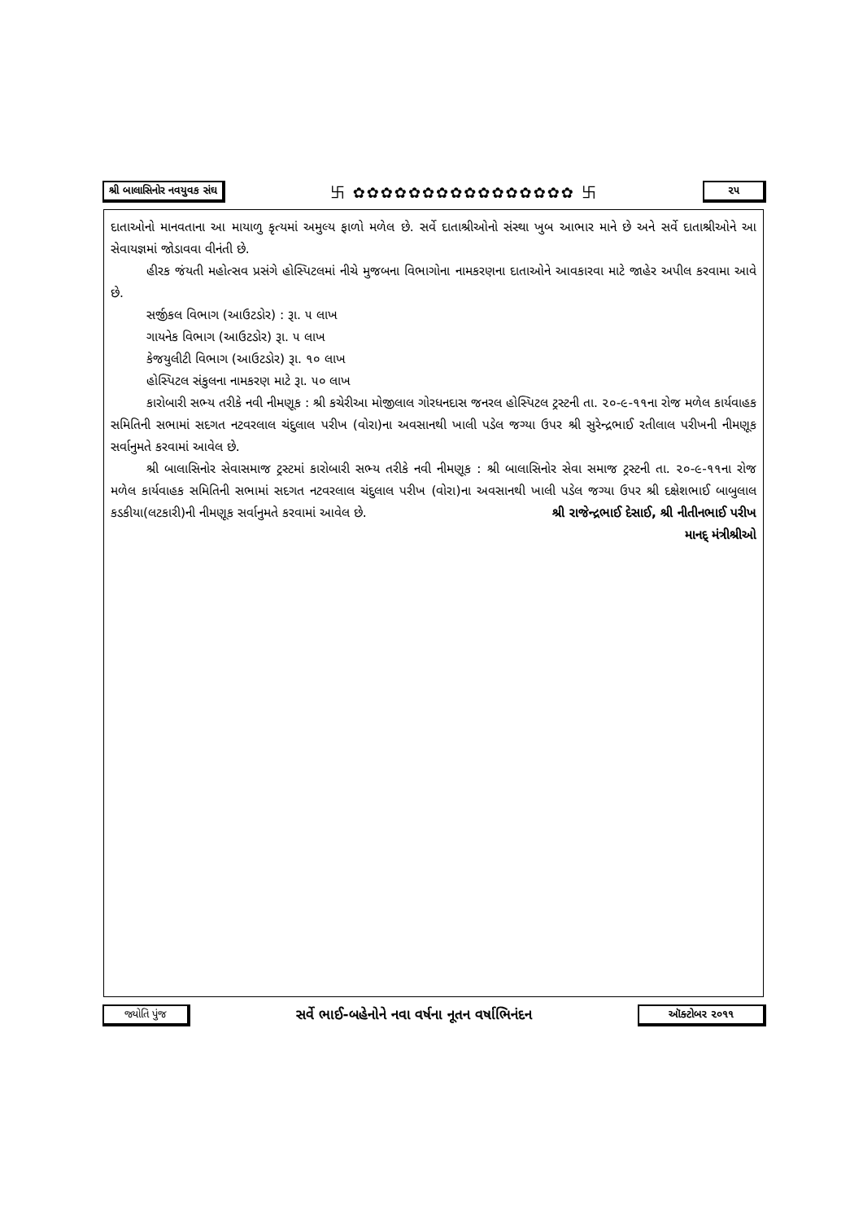શ્રી બાલાસિનોર નવયુવક સંઘ 卐 ✿✿✿✿✿✿✿✿✿✿✿✿✿✿✿✿ 卐 ૨૫
દાતાઓનો માનવતાના આ માયાળુ કૃત્યમાં અમુલ્ય ફાળો મળેલ છે. સર્વે દાતાશ્રીઓનો સંસ્થા ખુબ આભાર માને છે અને સર્વે દાતાશ્રીઓને આ સેવાયજ્ઞમાં જોડાવવા વીનંતી છે.
હીરક જંયતી મહોત્સવ પ્રસંગે હોસ્પિટલમાં નીચે મુજબના વિભાગોના નામકરણના દાતાઓને આવકારવા માટે જાહેર અપીલ કરવામા આવે છે.
સર્જીકલ વિભાગ (આઉટડોર) : રૂા. ૫ લાખ
ગાયનેક વિભાગ (આઉટડોર) રૂા. ૫ લાખ
કેજયુલીટી વિભાગ (આઉટડોર) રૂા. ૧૦ લાખ
હોસ્પિટલ સંકુલના નામકરણ માટે રૂા. ૫૦ લાખ
કારોબારી સભ્ય તરીકે નવી નીમણૂક : શ્રી કચેરીઆ મોજીલાલ ગોરધનદાસ જનરલ હોસ્પિટલ ટ્રસ્ટની તા. ૨૦-૯-૧૧ના રોજ મળેલ કાર્યવાહક સમિતિની સભામાં સદગત નટવરલાલ ચંદુલાલ પરીખ (વોરા)ના અવસાનથી ખાલી પડેલ જગ્યા ઉપર શ્રી સુરેન્દ્રભાઈ રતીલાલ પરીખની નીમણૂક સર્વાનુમતે કરવામાં આવેલ છે.
શ્રી બાલાસિનોર સેવાસમાજ ટ્રસ્ટમાં કારોબારી સભ્ય તરીકે નવી નીમણૂક : શ્રી બાલાસિનોર સેવા સમાજ ટ્રસ્ટની તા. ૨૦-૯-૧૧ના રોજ મળેલ કાર્યવાહક સમિતિની સભામાં સદગત નટવરલાલ ચંદુલાલ પરીખ (વોરા)ના અવસાનથી ખાલી પડેલ જગ્યા ઉપર શ્રી દક્ષેશભાઈ બાબુલાલ કડકીયા(લટકારી)ની નીમણૂક સર્વાનુમતે કરવામાં આવેલ છે. શ્રી રાજેન્દ્રભાઈ દેસાઈ, શ્રી નીતીનભાઈ પરીખ
માનદ્ મંત્રીશ્રીઓ
જ્યોતિ પુંજ સર્વે ભાઈ-બહેનોને નવા વર્ષના નૂતન વર્ષાભિનંદન ઑક્ટોબર ૨૦૧૧